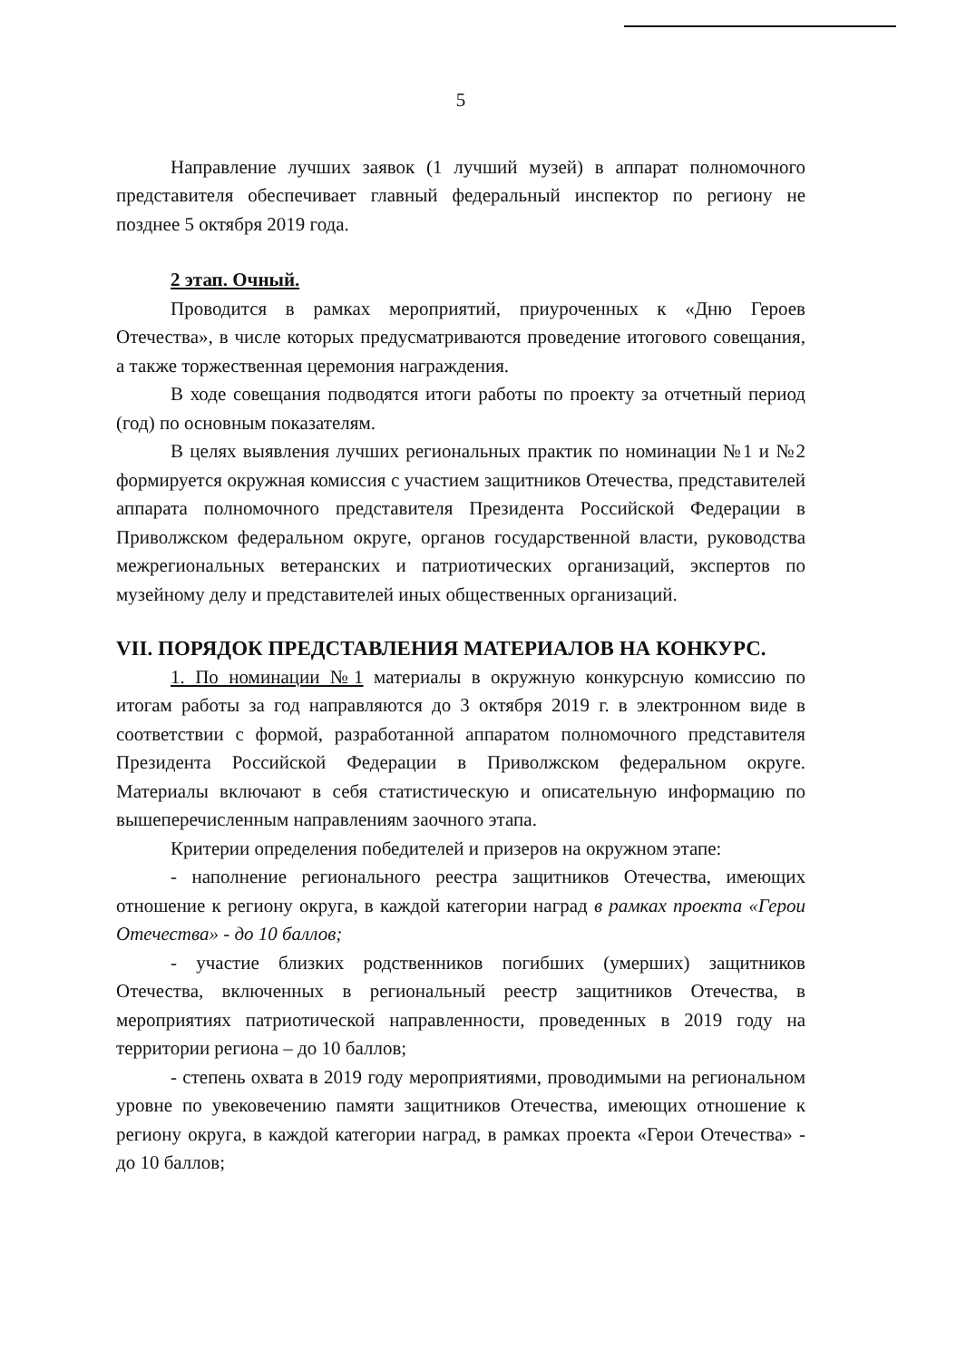5
Направление лучших заявок (1 лучший музей) в аппарат полномочного представителя обеспечивает главный федеральный инспектор по региону не позднее 5 октября 2019 года.
2 этап. Очный.
Проводится в рамках мероприятий, приуроченных к «Дню Героев Отечества», в числе которых предусматриваются проведение итогового совещания, а также торжественная церемония награждения.
В ходе совещания подводятся итоги работы по проекту за отчетный период (год) по основным показателям.
В целях выявления лучших региональных практик по номинации №1 и №2 формируется окружная комиссия с участием защитников Отечества, представителей аппарата полномочного представителя Президента Российской Федерации в Приволжском федеральном округе, органов государственной власти, руководства межрегиональных ветеранских и патриотических организаций, экспертов по музейному делу и представителей иных общественных организаций.
VII. ПОРЯДОК ПРЕДСТАВЛЕНИЯ МАТЕРИАЛОВ НА КОНКУРС.
1. По номинации №1 материалы в окружную конкурсную комиссию по итогам работы за год направляются до 3 октября 2019 г. в электронном виде в соответствии с формой, разработанной аппаратом полномочного представителя Президента Российской Федерации в Приволжском федеральном округе. Материалы включают в себя статистическую и описательную информацию по вышеперечисленным направлениям заочного этапа.
Критерии определения победителей и призеров на окружном этапе:
- наполнение регионального реестра защитников Отечества, имеющих отношение к региону округа, в каждой категории наград в рамках проекта «Герои Отечества» - до 10 баллов;
- участие близких родственников погибших (умерших) защитников Отечества, включенных в региональный реестр защитников Отечества, в мероприятиях патриотической направленности, проведенных в 2019 году на территории региона – до 10 баллов;
- степень охвата в 2019 году мероприятиями, проводимыми на региональном уровне по увековечению памяти защитников Отечества, имеющих отношение к региону округа, в каждой категории наград, в рамках проекта «Герои Отечества» - до 10 баллов;